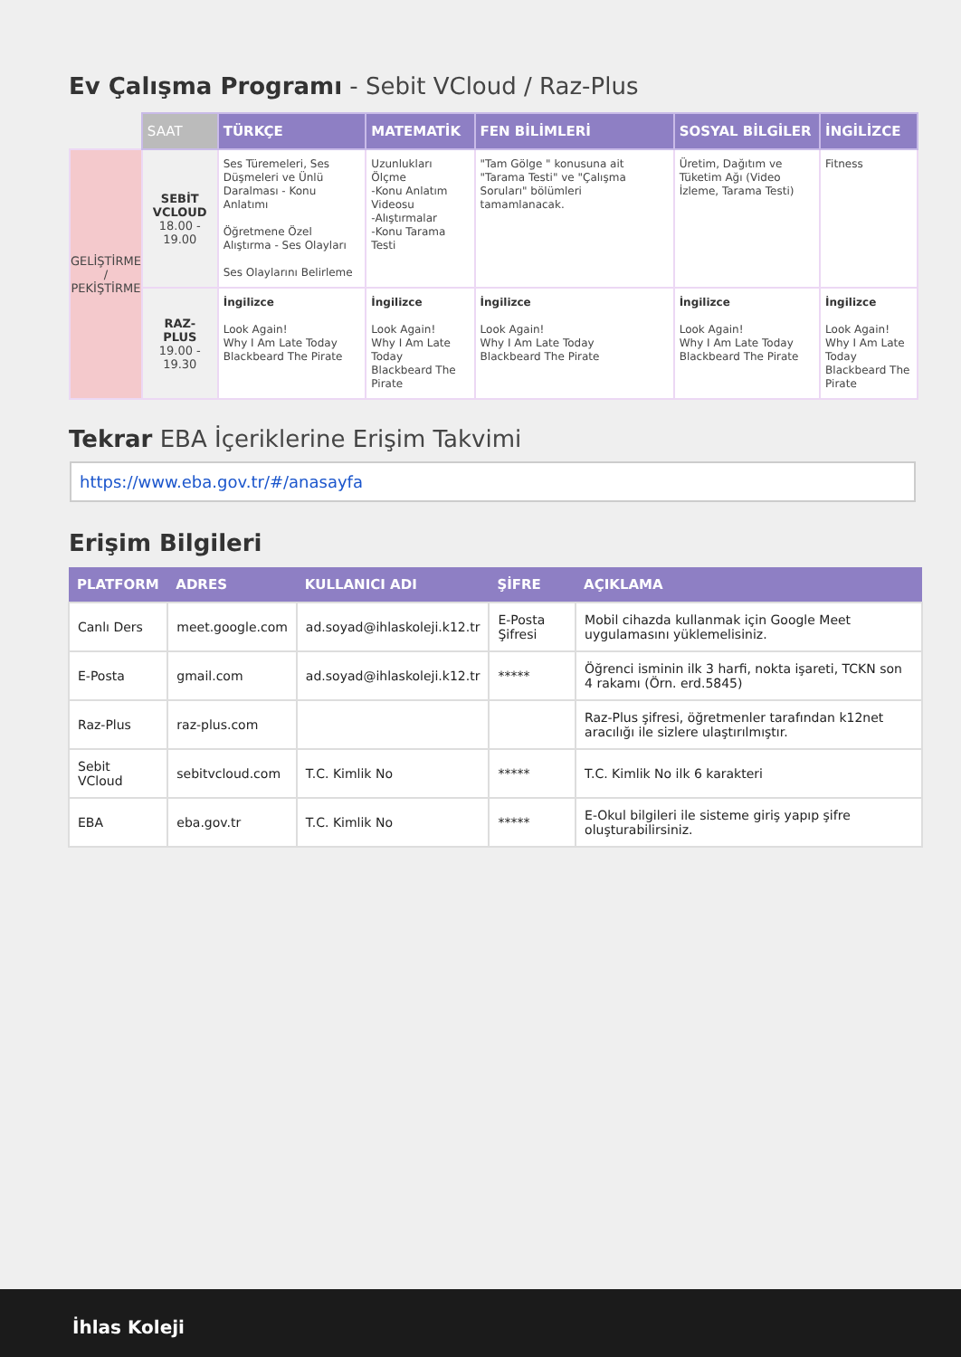Ev Çalışma Programı - Sebit VCloud / Raz-Plus
| | SAAT | TÜRKÇE | MATEMATİK | FEN BİLİMLERİ | SOSYAL BİLGİLER | İNGİLİZCE |
| --- | --- | --- | --- | --- | --- | --- |
| GELİŞTİRME / PEKİŞTİRME | SEBİT VCLOUD 18.00 - 19.00 | Ses Türemeleri, Ses Düşmeleri ve Ünlü Daralması - Konu Anlatımı Öğretmene Özel Alıştırma - Ses Olayları Ses Olaylarını Belirleme | Uzunlukları Ölçme -Konu Anlatım Videosu -Alıştırmalar -Konu Tarama Testi | "Tam Gölge " konusuna ait "Tarama Testi" ve "Çalışma Soruları" bölümleri tamamlanacak. | Üretim, Dağıtım ve Tüketim Ağı (Video İzleme, Tarama Testi) | Fitness |
| | RAZ-PLUS 19.00 - 19.30 | İngilizce Look Again! Why I Am Late Today Blackbeard The Pirate | İngilizce Look Again! Why I Am Late Today Blackbeard The Pirate | İngilizce Look Again! Why I Am Late Today Blackbeard The Pirate | İngilizce Look Again! Why I Am Late Today Blackbeard The Pirate | İngilizce Look Again! Why I Am Late Today Blackbeard The Pirate |
Tekrar EBA İçeriklerine Erişim Takvimi
https://www.eba.gov.tr/#/anasayfa
Erişim Bilgileri
| PLATFORM | ADRES | KULLANICI ADI | ŞİFRE | AÇIKLAMA |
| --- | --- | --- | --- | --- |
| Canlı Ders | meet.google.com | ad.soyad@ihlaskoleji.k12.tr | E-Posta Şifresi | Mobil cihazda kullanmak için Google Meet uygulamasını yüklemelisiniz. |
| E-Posta | gmail.com | ad.soyad@ihlaskoleji.k12.tr | ***** | Öğrenci isminin ilk 3 harfi, nokta işareti, TCKN son 4 rakamı (Örn. erd.5845) |
| Raz-Plus | raz-plus.com | | | Raz-Plus şifresi, öğretmenler tarafından k12net aracılığı ile sizlere ulaştırılmıştır. |
| Sebit VCloud | sebitvcloud.com | T.C. Kimlik No | ***** | T.C. Kimlik No ilk 6 karakteri |
| EBA | eba.gov.tr | T.C. Kimlik No | ***** | E-Okul bilgileri ile sisteme giriş yapıp şifre oluşturabilirsiniz. |
İhlas Koleji